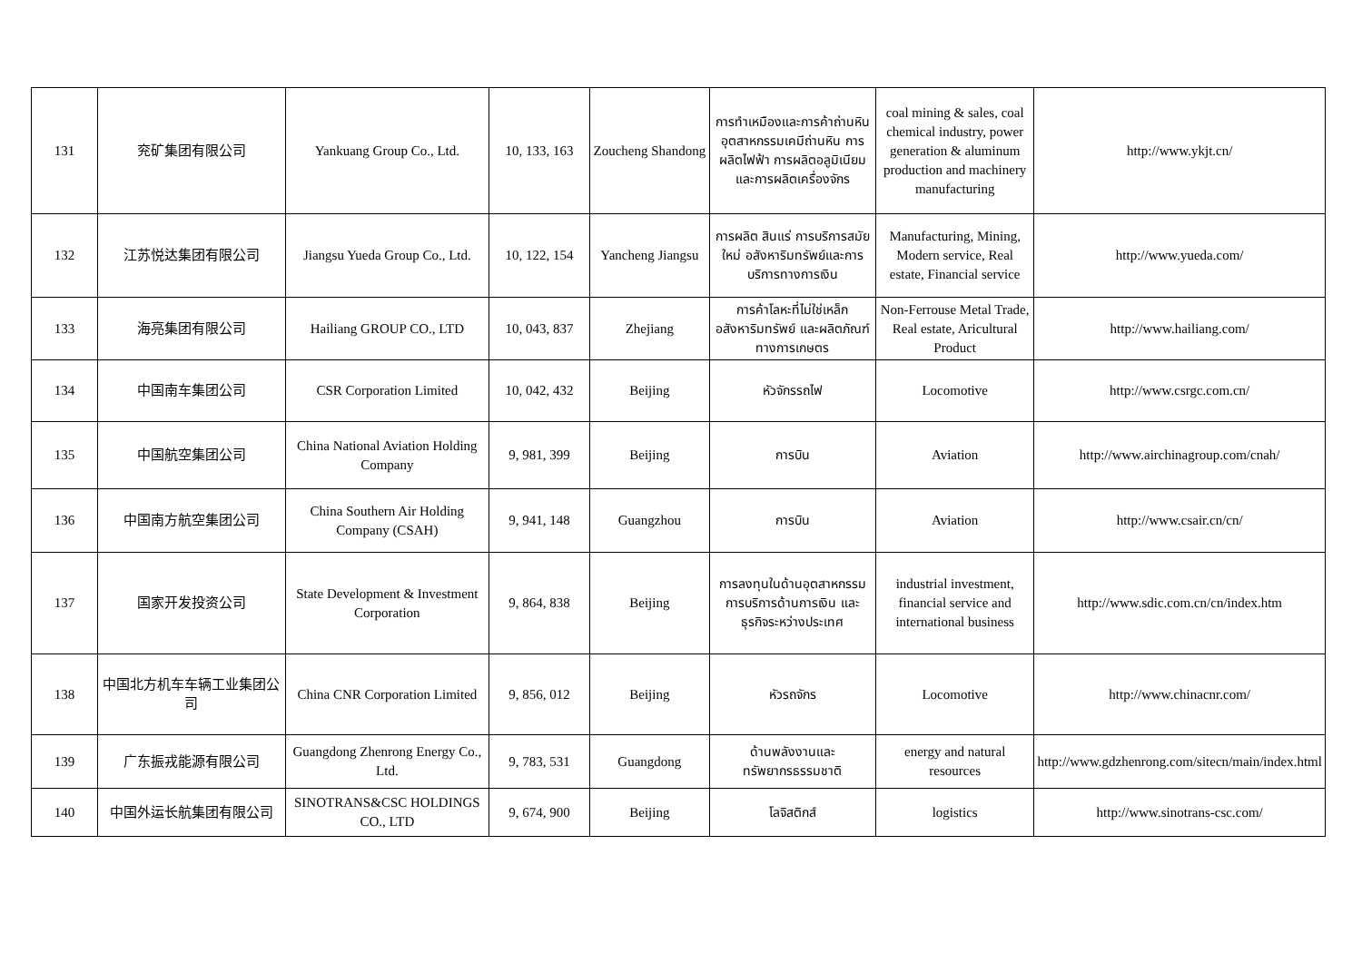| 131 | 兖矿集团有限公司 | Yankuang Group Co., Ltd. | 10, 133, 163 | Zoucheng Shandong | การทำเหมืองและการค้าถ่านหิน อุตสาหกรรมเคมีถ่านหิน การผลิตไฟฟ้า การผลิตอลูมิเนียม และการผลิตเครื่องจักร | coal mining & sales, coal chemical industry, power generation & aluminum production and machinery manufacturing | http://www.ykjt.cn/ |
| 132 | 江苏悦达集团有限公司 | Jiangsu Yueda Group Co., Ltd. | 10, 122, 154 | Yancheng Jiangsu | การผลิต สินแร่ การบริการสมัยใหม่ อสังหาริมทรัพย์และการบริการทางการเงิน | Manufacturing, Mining, Modern service, Real estate, Financial service | http://www.yueda.com/ |
| 133 | 海亮集团有限公司 | Hailiang GROUP CO., LTD | 10, 043, 837 | Zhejiang | การค้าโลหะที่ไม่ใช่เหล็ก อสังหาริมทรัพย์ และผลิตภัณฑ์ทางการเกษตร | Non-Ferrouse Metal Trade, Real estate, Aricultural Product | http://www.hailiang.com/ |
| 134 | 中国南车集团公司 | CSR Corporation Limited | 10, 042, 432 | Beijing | หัวจักรรถไฟ | Locomotive | http://www.csrgc.com.cn/ |
| 135 | 中国航空集团公司 | China National Aviation Holding Company | 9, 981, 399 | Beijing | การบิน | Aviation | http://www.airchinagroup.com/cnah/ |
| 136 | 中国南方航空集团公司 | China Southern Air Holding Company (CSAH) | 9, 941, 148 | Guangzhou | การบิน | Aviation | http://www.csair.cn/cn/ |
| 137 | 国家开发投资公司 | State Development & Investment Corporation | 9, 864, 838 | Beijing | การลงทุนในด้านอุตสาหกรรม การบริการด้านการเงิน และธุรกิจระหว่างประเทศ | industrial investment, financial service and international business | http://www.sdic.com.cn/cn/index.htm |
| 138 | 中国北方机车车辆工业集团公司 | China CNR Corporation Limited | 9, 856, 012 | Beijing | หัวรถจักร | Locomotive | http://www.chinacnr.com/ |
| 139 | 广东振戎能源有限公司 | Guangdong Zhenrong Energy Co., Ltd. | 9, 783, 531 | Guangdong | ด้านพลังงานและทรัพยากรธรรมชาติ | energy and natural resources | http://www.gdzhenrong.com/sitecn/main/index.html |
| 140 | 中国外运长航集团有限公司 | SINOTRANS&CSC HOLDINGS CO., LTD | 9, 674, 900 | Beijing | โลจิสติกส์ | logistics | http://www.sinotrans-csc.com/ |